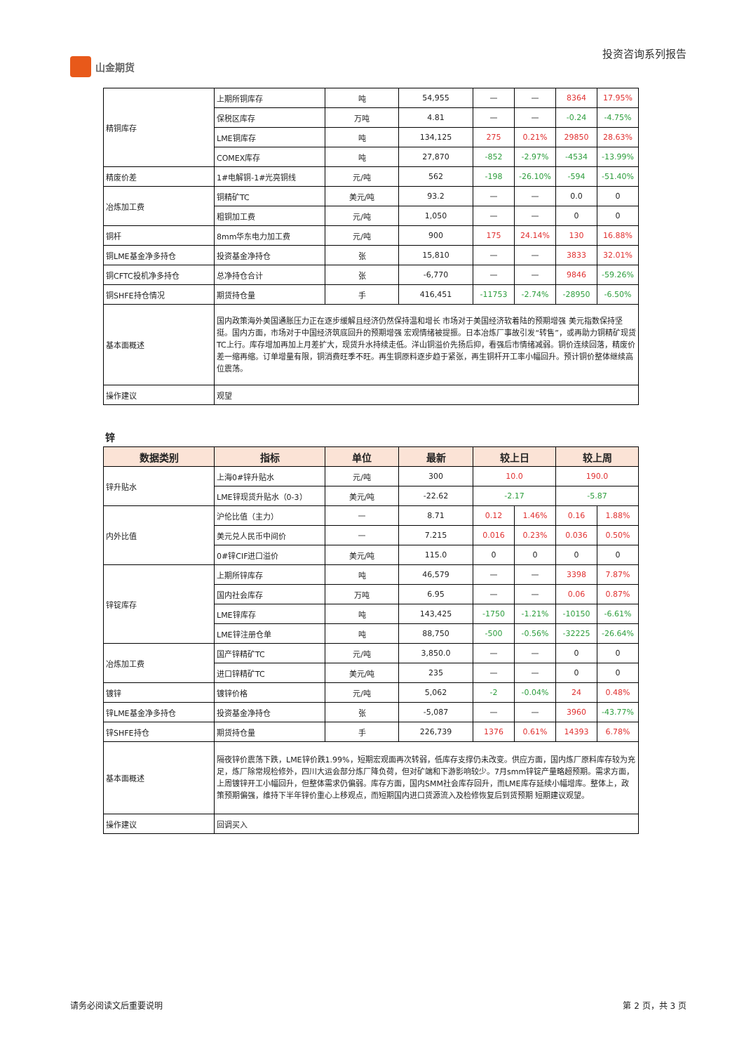山金期货 投资咨询系列报告
| 精铜库存 | 上期所铜库存 | 吨 | 54,955 | — | — | 8364 | 17.95% |
| | 保税区库存 | 万吨 | 4.81 | — | — | -0.24 | -4.75% |
| | LME铜库存 | 吨 | 134,125 | 275 | 0.21% | 29850 | 28.63% |
| | COMEX库存 | 吨 | 27,870 | -852 | -2.97% | -4534 | -13.99% |
| 精废价差 | 1#电解铜-1#光亮铜线 | 元/吨 | 562 | -198 | -26.10% | -594 | -51.40% |
| 冶炼加工费 | 铜精矿TC | 美元/吨 | 93.2 | — | — | 0.0 | 0 |
| | 粗铜加工费 | 元/吨 | 1,050 | — | — | 0 | 0 |
| 铜杆 | 8mm华东电力加工费 | 元/吨 | 900 | 175 | 24.14% | 130 | 16.88% |
| 铜LME基金净多持仓 | 投资基金净持仓 | 张 | 15,810 | — | — | 3833 | 32.01% |
| 铜CFTC投机净多持仓 | 总净持仓合计 | 张 | -6,770 | — | — | 9846 | -59.26% |
| 铜SHFE持仓情况 | 期货持仓量 | 手 | 416,451 | -11753 | -2.74% | -28950 | -6.50% |
| 基本面概述 | 国内政策海外美国通胀压力正在逐步缓解且经济仍然保持温和增长 市场对于美国经济软着陆的预期增强 美元指数保持坚挺。国内方面，市场对于中国经济筑底回升的预期增强 宏观情绪被提振。日本冶炼厂事故引发“转售”，或再助力铜精矿现货TC上行。库存增加再加上月差扩大，现货升水持续走低。洋山铜溢价先扬后抑，看强后市情绪减弱。铜价连续回落，精废价差一缩再缩。订单增量有限，铜消费旺季不旺。再生铜原料逐步趋于紧张，再生铜杆开工率小幅回升。预计铜价整体继续高位震荡。 | | | | | | |
| 操作建议 | 观望 | | | | | | |
锌
| 数据类别 | 指标 | 单位 | 最新 | 较上日 | | 较上周 | |
| --- | --- | --- | --- | --- | --- | --- | --- |
| 锌升贴水 | 上海0#锌升贴水 | 元/吨 | 300 | 10.0 | | 190.0 | |
| | LME锌现货升贴水（0-3） | 美元/吨 | -22.62 | -2.17 | | -5.87 | |
| 内外比值 | 沪伦比值（主力） | — | 8.71 | 0.12 | 1.46% | 0.16 | 1.88% |
| | 美元兑人民币中间价 | — | 7.215 | 0.016 | 0.23% | 0.036 | 0.50% |
| | 0#锌CIF进口溢价 | 美元/吨 | 115.0 | 0 | 0 | 0 | 0 |
| 锌锭库存 | 上期所锌库存 | 吨 | 46,579 | — | — | 3398 | 7.87% |
| | 国内社会库存 | 万吨 | 6.95 | — | — | 0.06 | 0.87% |
| | LME锌库存 | 吨 | 143,425 | -1750 | -1.21% | -10150 | -6.61% |
| | LME锌注册仓单 | 吨 | 88,750 | -500 | -0.56% | -32225 | -26.64% |
| 冶炼加工费 | 国产锌精矿TC | 元/吨 | 3,850.0 | — | — | 0 | 0 |
| | 进口锌精矿TC | 美元/吨 | 235 | — | — | 0 | 0 |
| 镀锌 | 镀锌价格 | 元/吨 | 5,062 | -2 | -0.04% | 24 | 0.48% |
| 锌LME基金净多持仓 | 投资基金净持仓 | 张 | -5,087 | — | — | 3960 | -43.77% |
| 锌SHFE持仓 | 期货持仓量 | 手 | 226,739 | 1376 | 0.61% | 14393 | 6.78% |
| 基本面概述 | 隔夜锌价震荡下跌，LME锌价跌1.99%，短期宏观面再次转弱，低库存支撑仍未改变。供应方面，国内炼厂原料库存较为充足，炼厂除常规检修外，四川大运会部分炼厂降负荷，但对矿端和下游影响较少。7月smm锌锭产量略超预期。需求方面，上周镀锌开工小幅回升，但整体需求仍偏弱。库存方面，国内SMM社会库存回升，而LME库存延续小幅增库。整体上，政策预期偏强，维持下半年锌价重心上移观点，而短期国内进口货源流入及检修恢复后到货预期 短期建议观望。 | | | | | | |
| 操作建议 | 回调买入 | | | | | | |
请务必阅读文后重要说明 第 2 页，共 3 页